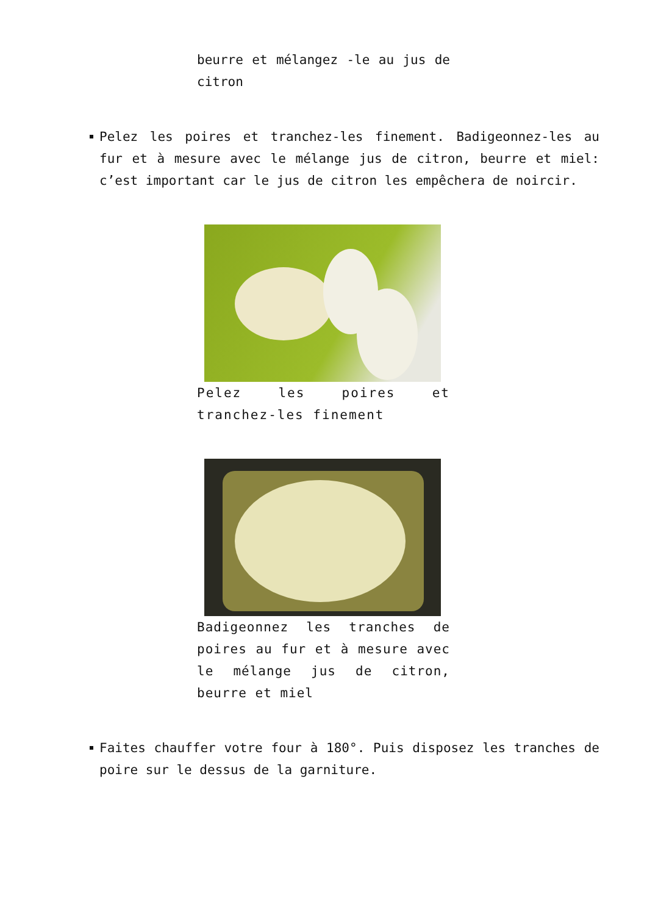beurre et mélangez -le au jus de citron
Pelez les poires et tranchez-les finement. Badigeonnez-les au fur et à mesure avec le mélange jus de citron, beurre et miel: c’est important car le jus de citron les empêchera de noircir.
Pelez les poires et tranchez-les finement
Badigeonnez les tranches de poires au fur et à mesure avec le mélange jus de citron, beurre et miel
Faites chauffer votre four à 180°. Puis disposez les tranches de poire sur le dessus de la garniture.